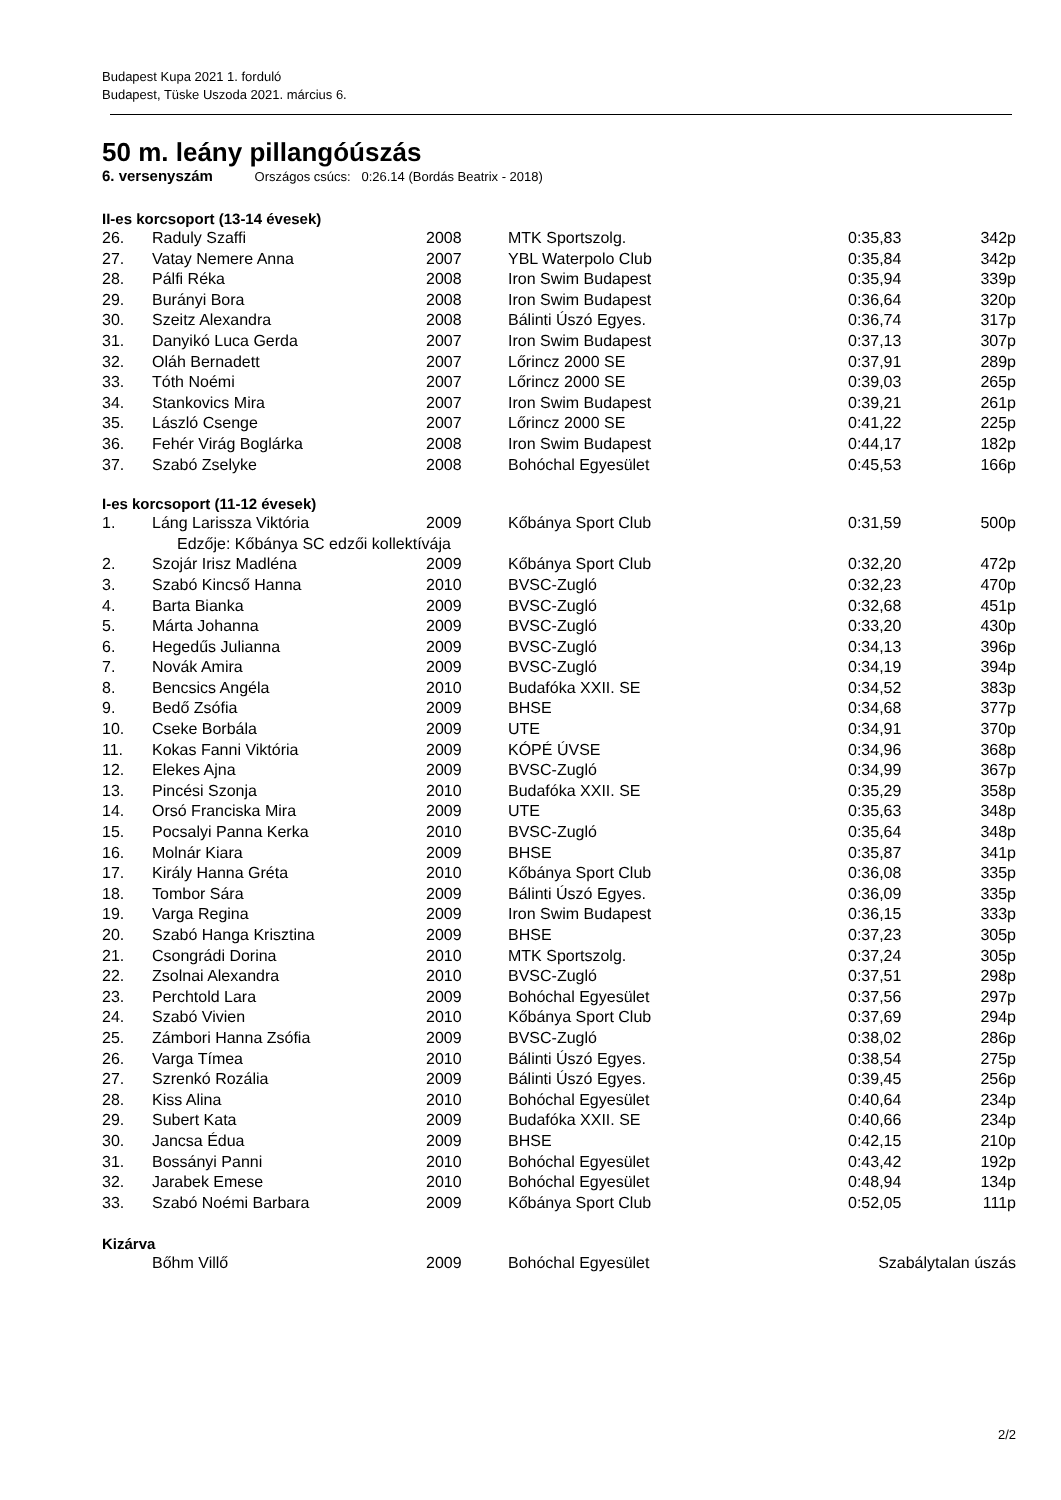Budapest Kupa 2021 1. forduló
Budapest, Tüske Uszoda 2021. március 6.
50 m. leány pillangóúszás
6. versenyszám Országos csúcs: 0:26.14 (Bordás Beatrix - 2018)
II-es korcsoport (13-14 évesek)
| 26. | Raduly Szaffi | 2008 | MTK Sportszolg. | 0:35,83 | 342p |
| 27. | Vatay Nemere Anna | 2007 | YBL Waterpolo Club | 0:35,84 | 342p |
| 28. | Pálfi Réka | 2008 | Iron Swim Budapest | 0:35,94 | 339p |
| 29. | Burányi Bora | 2008 | Iron Swim Budapest | 0:36,64 | 320p |
| 30. | Szeitz Alexandra | 2008 | Bálinti Úszó Egyes. | 0:36,74 | 317p |
| 31. | Danyikó Luca Gerda | 2007 | Iron Swim Budapest | 0:37,13 | 307p |
| 32. | Oláh Bernadett | 2007 | Lőrincz 2000 SE | 0:37,91 | 289p |
| 33. | Tóth Noémi | 2007 | Lőrincz 2000 SE | 0:39,03 | 265p |
| 34. | Stankovics Mira | 2007 | Iron Swim Budapest | 0:39,21 | 261p |
| 35. | László Csenge | 2007 | Lőrincz 2000 SE | 0:41,22 | 225p |
| 36. | Fehér Virág Boglárka | 2008 | Iron Swim Budapest | 0:44,17 | 182p |
| 37. | Szabó Zselyke | 2008 | Bohóchal Egyesület | 0:45,53 | 166p |
I-es korcsoport (11-12 évesek)
| 1. | Láng Larissza Viktória | 2009 | Kőbánya Sport Club | 0:31,59 | 500p |
| | Edzője: Kőbánya SC edzői kollektívája | | | | |
| 2. | Szojár Irisz Madléna | 2009 | Kőbánya Sport Club | 0:32,20 | 472p |
| 3. | Szabó Kincső Hanna | 2010 | BVSC-Zugló | 0:32,23 | 470p |
| 4. | Barta Bianka | 2009 | BVSC-Zugló | 0:32,68 | 451p |
| 5. | Márta Johanna | 2009 | BVSC-Zugló | 0:33,20 | 430p |
| 6. | Hegedűs Julianna | 2009 | BVSC-Zugló | 0:34,13 | 396p |
| 7. | Novák Amira | 2009 | BVSC-Zugló | 0:34,19 | 394p |
| 8. | Bencsics Angéla | 2010 | Budafóka XXII. SE | 0:34,52 | 383p |
| 9. | Bedő Zsófia | 2009 | BHSE | 0:34,68 | 377p |
| 10. | Cseke Borbála | 2009 | UTE | 0:34,91 | 370p |
| 11. | Kokas Fanni Viktória | 2009 | KÓPÉ ÚVSE | 0:34,96 | 368p |
| 12. | Elekes Ajna | 2009 | BVSC-Zugló | 0:34,99 | 367p |
| 13. | Pincési Szonja | 2010 | Budafóka XXII. SE | 0:35,29 | 358p |
| 14. | Orsó Franciska Mira | 2009 | UTE | 0:35,63 | 348p |
| 15. | Pocsalyi Panna Kerka | 2010 | BVSC-Zugló | 0:35,64 | 348p |
| 16. | Molnár Kiara | 2009 | BHSE | 0:35,87 | 341p |
| 17. | Király Hanna Gréta | 2010 | Kőbánya Sport Club | 0:36,08 | 335p |
| 18. | Tombor Sára | 2009 | Bálinti Úszó Egyes. | 0:36,09 | 335p |
| 19. | Varga Regina | 2009 | Iron Swim Budapest | 0:36,15 | 333p |
| 20. | Szabó Hanga Krisztina | 2009 | BHSE | 0:37,23 | 305p |
| 21. | Csongrádi Dorina | 2010 | MTK Sportszolg. | 0:37,24 | 305p |
| 22. | Zsolnai Alexandra | 2010 | BVSC-Zugló | 0:37,51 | 298p |
| 23. | Perchtold Lara | 2009 | Bohóchal Egyesület | 0:37,56 | 297p |
| 24. | Szabó Vivien | 2010 | Kőbánya Sport Club | 0:37,69 | 294p |
| 25. | Zámbori Hanna Zsófia | 2009 | BVSC-Zugló | 0:38,02 | 286p |
| 26. | Varga Tímea | 2010 | Bálinti Úszó Egyes. | 0:38,54 | 275p |
| 27. | Szrenkó Rozália | 2009 | Bálinti Úszó Egyes. | 0:39,45 | 256p |
| 28. | Kiss Alina | 2010 | Bohóchal Egyesület | 0:40,64 | 234p |
| 29. | Subert Kata | 2009 | Budafóka XXII. SE | 0:40,66 | 234p |
| 30. | Jancsa Édua | 2009 | BHSE | 0:42,15 | 210p |
| 31. | Bossányi Panni | 2010 | Bohóchal Egyesület | 0:43,42 | 192p |
| 32. | Jarabek Emese | 2010 | Bohóchal Egyesület | 0:48,94 | 134p |
| 33. | Szabó Noémi Barbara | 2009 | Kőbánya Sport Club | 0:52,05 | 111p |
Kizárva
| | Bőhm Villő | 2009 | Bohóchal Egyesület | Szabálytalan úszás |
2/2